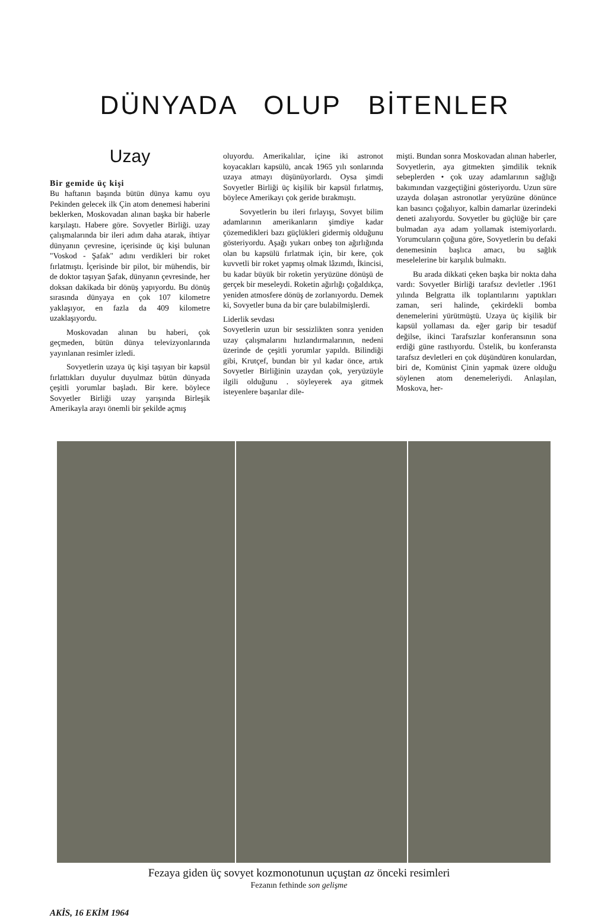DÜNYADA OLUP BİTENLER
Uzay
Bir gemide üç kişi
Bu haftanın başında bütün dünya kamu oyu Pekinden gelecek ilk Çin atom denemesi haberini beklerken, Moskovadan alınan başka bir haberle karşılaştı. Habere göre. Sovyetler Birliği. uzay çalışmalarında bir ileri adım daha atarak, ihtiyar dünyanın çevresine, içerisinde üç kişi bulunan "Voskod - Şafak" adını verdikleri bir roket fırlatmıştı. İçerisinde bir pilot, bir mühendis, bir de doktor taşıyan Şafak, dünyanın çevresinde, her doksan dakikada bir dönüş yapıyordu. Bu dönüş sırasında dünyaya en çok 107 kilometre yaklaşıyor, en fazla da 409 kilometre uzaklaşıyordu.
Moskovadan alınan bu haberi, çok geçmeden, bütün dünya televizyonlarında yayınlanan resimler izledi.
Sovyetlerin uzaya üç kişi taşıyan bir kapsül fırlattıkları duyulur duyulmaz bütün dünyada çeşitli yorumlar başladı. Bir kere. böylece Sovyetler Birliği uzay yarışında Birleşik Amerikayla arayı önemli bir şekilde açmış
oluyordu. Amerikalılar, içine iki astronot koyacakları kapsülü, ancak 1965 yılı sonlarında uzaya atmayı düşünüyorlardı. Oysa şimdi Sovyetler Birliği üç kişilik bir kapsül fırlatmış, böylece Amerikayı çok geride bırakmıştı.
Sovyetlerin bu ileri fırlayışı, Sovyet bilim adamlarının amerikanların şimdiye kadar çözemedikleri bazı güçlükleri gidermiş olduğunu gösteriyordu. Aşağı yukarı onbeş ton ağırlığında olan bu kapsülü fırlatmak için, bir kere, çok kuvvetli bir roket yapmış olmak lâzımdı, İkincisi, bu kadar büyük bir roketin yeryüzüne dönüşü de gerçek bir meseleydi. Roketin ağırlığı çoğaldıkça, yeniden atmosfere dönüş de zorlanıyordu. Demek ki, Sovyetler buna da bir çare bulabilmişlerdi.
Liderlik sevdası
Sovyetlerin uzun bir sessizlikten sonra yeniden uzay çalışmalarını hızlandırmalarının, nedeni üzerinde de çeşitli yorumlar yapıldı. Bilindiği gibi, Krutçef, bundan bir yıl kadar önce, artık Sovyetler Birliğinin uzaydan çok, yeryüzüyle ilgili olduğunu . söyleyerek aya gitmek isteyenlere başarılar dile-
mişti. Bundan sonra Moskovadan alınan haberler, Sovyetlerin, aya gitmekten şimdilik teknik sebeplerden • çok uzay adamlarının sağlığı bakımından vazgeçtiğini gösteriyordu. Uzun süre uzayda dolaşan astronotlar yeryüzüne dönünce kan basıncı çoğalıyor, kalbin damarlar üzerindeki deneti azalıyordu. Sovyetler bu güçlüğe bir çare bulmadan aya adam yollamak istemiyorlardı. Yorumcuların çoğuna göre, Sovyetlerin bu defaki denemesinin başlıca amacı, bu sağlık meselelerine bir karşılık bulmaktı.
Bu arada dikkati çeken başka bir nokta daha vardı: Sovyetler Birliği tarafsız devletler .1961 yılında Belgratta ilk toplantılarını yaptıkları zaman, seri halinde, çekirdekli bomba denemelerini yürütmüştü. Uzaya üç kişilik bir kapsül yollaması da. eğer garip bir tesadüf değilse, ikinci Tarafsızlar konferansının sona erdiği güne rastlıyordu. Üstelik, bu konferansta tarafsız devletleri en çok düşündüren konulardan, biri de, Komünist Çinin yapmak üzere olduğu söylenen atom denemeleriydi. Anlaşılan, Moskova, her-
Fezaya giden üç sovyet kozmonotunun uçuştan az önceki resimleri
Fezanın fethinde son gelişme
AKİS, 16 EKİM 1964